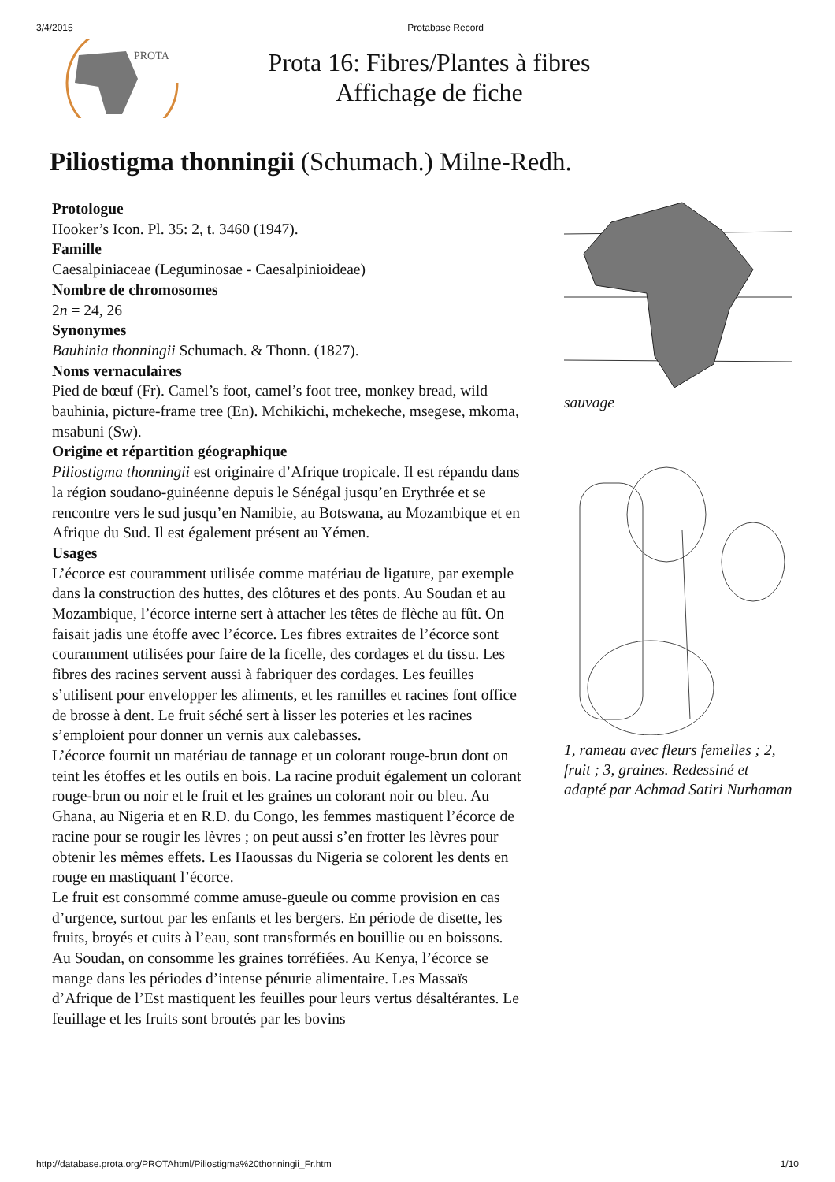3/4/2015 Protabase Record
PROTA
Prota 16: Fibres/Plantes à fibres
Affichage de fiche
Piliostigma thonningii (Schumach.) Milne-Redh.
Protologue
Hooker’s Icon. Pl. 35: 2, t. 3460 (1947).
Famille
Caesalpiniaceae (Leguminosae - Caesalpinioideae)
Nombre de chromosomes
2n = 24, 26
Synonymes
Bauhinia thonningii Schumach. & Thonn. (1827).
Noms vernaculaires
Pied de bœuf (Fr). Camel’s foot, camel’s foot tree, monkey bread, wild bauhinia, picture-frame tree (En). Mchikichi, mchekeche, msegese, mkoma, msabuni (Sw).
Origine et répartition géographique
Piliostigma thonningii est originaire d’Afrique tropicale. Il est répandu dans la région soudano-guinéenne depuis le Sénégal jusqu’en Erythrée et se rencontre vers le sud jusqu’en Namibie, au Botswana, au Mozambique et en Afrique du Sud. Il est également présent au Yémen.
Usages
L’écorce est couramment utilisée comme matériau de ligature, par exemple dans la construction des huttes, des clôtures et des ponts. Au Soudan et au Mozambique, l’écorce interne sert à attacher les têtes de flèche au fût. On faisait jadis une étoffe avec l’écorce. Les fibres extraites de l’écorce sont couramment utilisées pour faire de la ficelle, des cordages et du tissu. Les fibres des racines servent aussi à fabriquer des cordages. Les feuilles s’utilisent pour envelopper les aliments, et les ramilles et racines font office de brosse à dent. Le fruit séché sert à lisser les poteries et les racines s’emploient pour donner un vernis aux calebasses.
L’écorce fournit un matériau de tannage et un colorant rouge-brun dont on teint les étoffes et les outils en bois. La racine produit également un colorant rouge-brun ou noir et le fruit et les graines un colorant noir ou bleu. Au Ghana, au Nigeria et en R.D. du Congo, les femmes mastiquent l’écorce de racine pour se rougir les lèvres ; on peut aussi s’en frotter les lèvres pour obtenir les mêmes effets. Les Haoussas du Nigeria se colorent les dents en rouge en mastiquant l’écorce.
Le fruit est consommé comme amuse-gueule ou comme provision en cas d’urgence, surtout par les enfants et les bergers. En période de disette, les fruits, broyés et cuits à l’eau, sont transformés en bouillie ou en boissons. Au Soudan, on consomme les graines torréfiées. Au Kenya, l’écorce se mange dans les périodes d’intense pénurie alimentaire. Les Massaïs d’Afrique de l’Est mastiquent les feuilles pour leurs vertus désaltérantes. Le feuillage et les fruits sont broutés par les bovins
sauvage
1, rameau avec fleurs femelles ; 2, fruit ; 3, graines. Redessiné et adapté par Achmad Satiri Nurhaman
http://database.prota.org/PROTAhtml/Piliostigma%20thonningii_Fr.htm 1/10